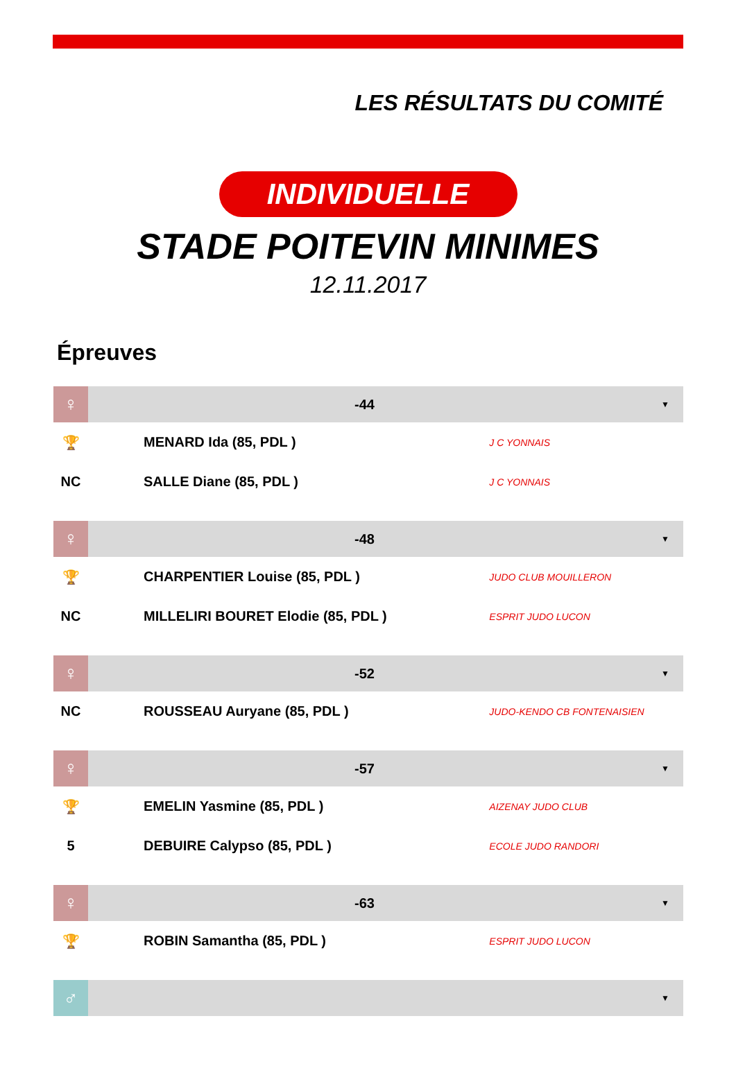LES RÉSULTATS DU COMITÉ
INDIVIDUELLE
STADE POITEVIN MINIMES
12.11.2017
Épreuves
| ♀ | -44 | | ▼ |
| 🏆 | MENARD Ida (85, PDL ) | J C YONNAIS | |
| NC | SALLE Diane (85, PDL ) | J C YONNAIS | |
| ♀ | -48 | | ▼ |
| 🏆 | CHARPENTIER Louise (85, PDL ) | JUDO CLUB MOUILLERON | |
| NC | MILLELIRI BOURET Elodie (85, PDL ) | ESPRIT JUDO LUCON | |
| ♀ | -52 | | ▼ |
| NC | ROUSSEAU Auryane (85, PDL ) | JUDO-KENDO CB FONTENAISIEN | |
| ♀ | -57 | | ▼ |
| 🏆 | EMELIN Yasmine (85, PDL ) | AIZENAY JUDO CLUB | |
| 5 | DEBUIRE Calypso (85, PDL ) | ECOLE JUDO RANDORI | |
| ♀ | -63 | | ▼ |
| 🏆 | ROBIN Samantha (85, PDL ) | ESPRIT JUDO LUCON | |
| ♂ | | | ▼ |